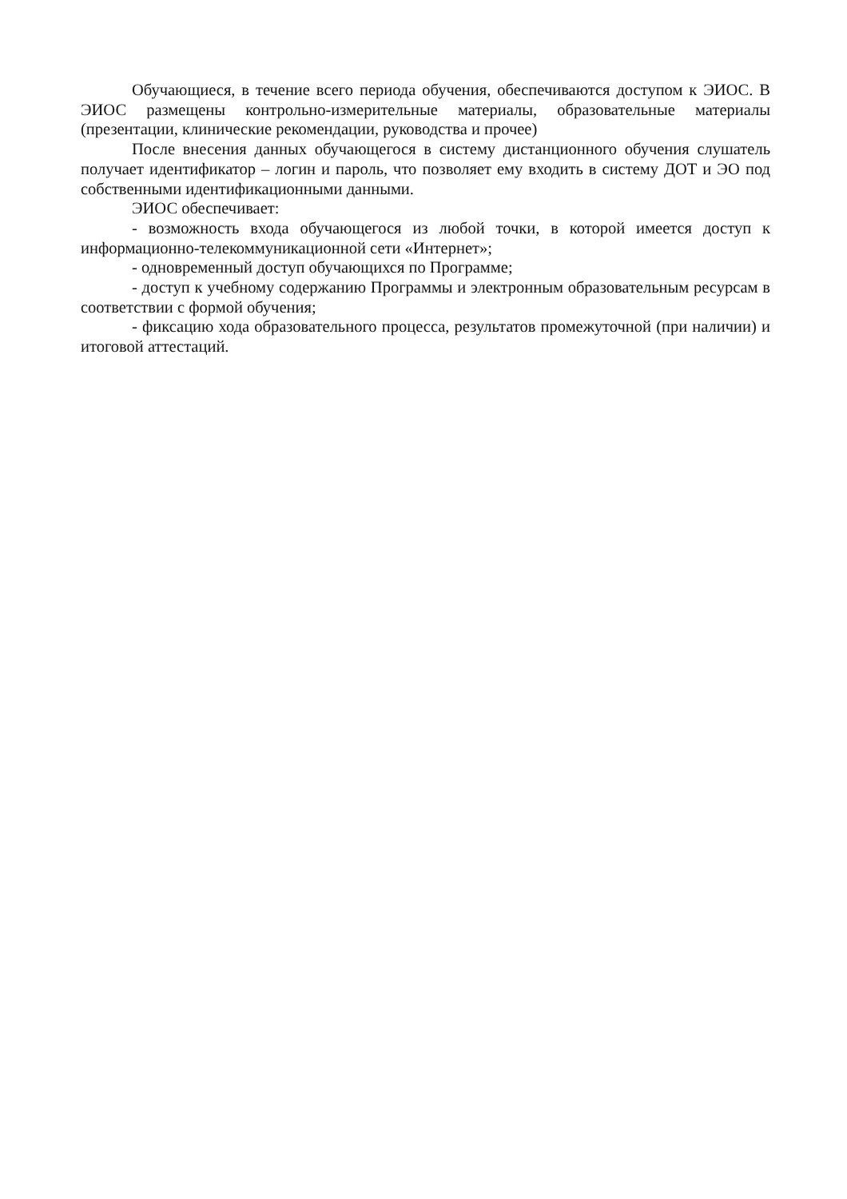Обучающиеся, в течение всего периода обучения, обеспечиваются доступом к ЭИОС. В ЭИОС размещены контрольно-измерительные материалы, образовательные материалы (презентации, клинические рекомендации, руководства и прочее)
После внесения данных обучающегося в систему дистанционного обучения слушатель получает идентификатор – логин и пароль, что позволяет ему входить в систему ДОТ и ЭО под собственными идентификационными данными.
ЭИОС обеспечивает:
- возможность входа обучающегося из любой точки, в которой имеется доступ к информационно-телекоммуникационной сети «Интернет»;
- одновременный доступ обучающихся по Программе;
- доступ к учебному содержанию Программы и электронным образовательным ресурсам в соответствии с формой обучения;
- фиксацию хода образовательного процесса, результатов промежуточной (при наличии) и итоговой аттестаций.